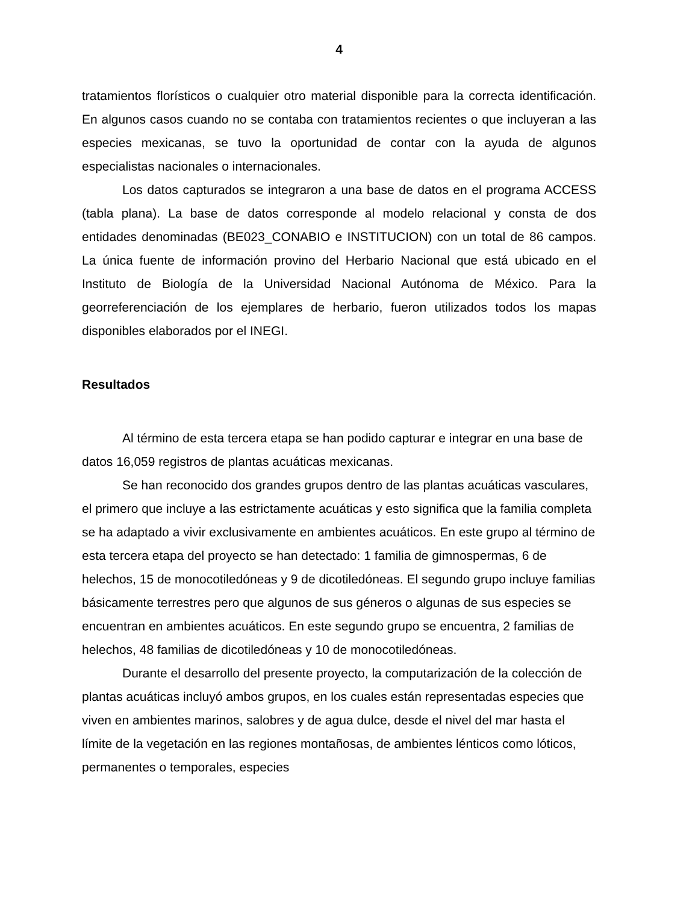4
tratamientos florísticos o cualquier otro material disponible para la correcta identificación. En algunos casos cuando no se contaba con tratamientos recientes o que incluyeran a las especies mexicanas, se tuvo la oportunidad de contar con la ayuda de algunos especialistas nacionales o internacionales.
Los datos capturados se integraron a una base de datos en el programa ACCESS (tabla plana). La base de datos corresponde al modelo relacional y consta de dos entidades denominadas (BE023_CONABIO e INSTITUCION) con un total de 86 campos. La única fuente de información provino del Herbario Nacional que está ubicado en el Instituto de Biología de la Universidad Nacional Autónoma de México. Para la georreferenciación de los ejemplares de herbario, fueron utilizados todos los mapas disponibles elaborados por el INEGI.
Resultados
Al término de esta tercera etapa se han podido capturar e integrar en una base de datos 16,059 registros de plantas acuáticas mexicanas.
Se han reconocido dos grandes grupos dentro de las plantas acuáticas vasculares, el primero que incluye a las estrictamente acuáticas y esto significa que la familia completa se ha adaptado a vivir exclusivamente en ambientes acuáticos. En este grupo al término de esta tercera etapa del proyecto se han detectado: 1 familia de gimnospermas, 6 de helechos, 15 de monocotiledóneas y 9 de dicotiledóneas. El segundo grupo incluye familias básicamente terrestres pero que algunos de sus géneros o algunas de sus especies se encuentran en ambientes acuáticos. En este segundo grupo se encuentra, 2 familias de helechos, 48 familias de dicotiledóneas y 10 de monocotiledóneas.
Durante el desarrollo del presente proyecto, la computarización de la colección de plantas acuáticas incluyó ambos grupos, en los cuales están representadas especies que viven en ambientes marinos, salobres y de agua dulce, desde el nivel del mar hasta el límite de la vegetación en las regiones montañosas, de ambientes lénticos como lóticos, permanentes o temporales, especies